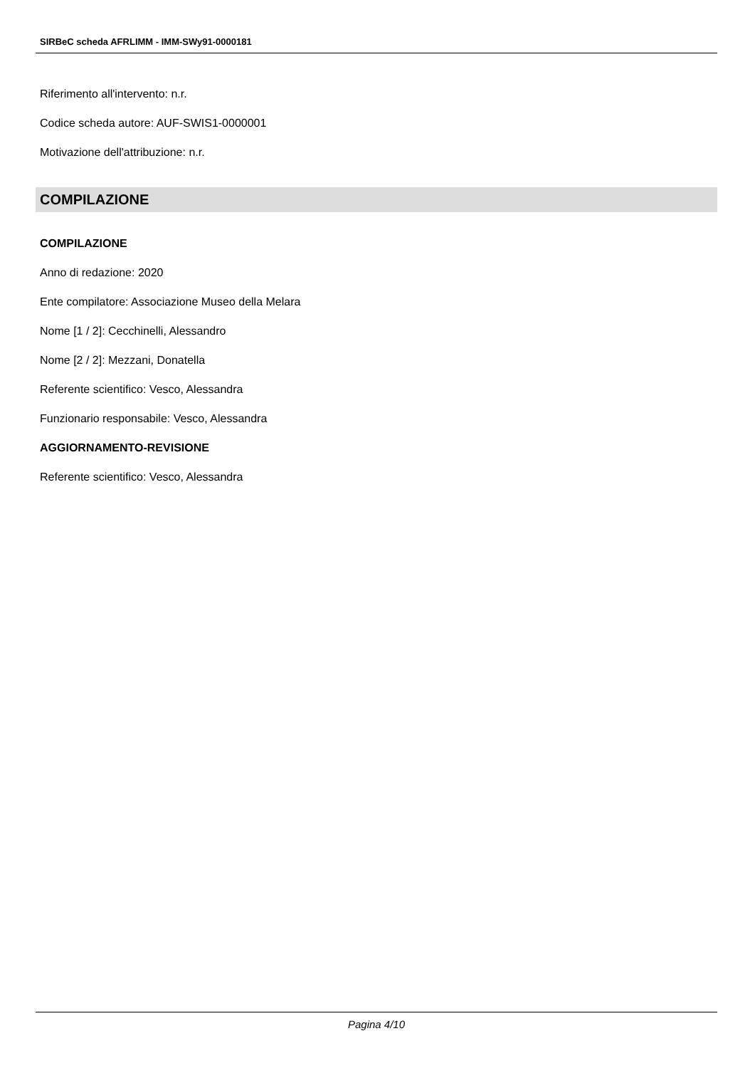SIRBeC scheda AFRLIMM - IMM-SWy91-0000181
Riferimento all'intervento: n.r.
Codice scheda autore: AUF-SWIS1-0000001
Motivazione dell'attribuzione: n.r.
COMPILAZIONE
COMPILAZIONE
Anno di redazione: 2020
Ente compilatore: Associazione Museo della Melara
Nome [1 / 2]: Cecchinelli, Alessandro
Nome [2 / 2]: Mezzani, Donatella
Referente scientifico: Vesco, Alessandra
Funzionario responsabile: Vesco, Alessandra
AGGIORNAMENTO-REVISIONE
Referente scientifico: Vesco, Alessandra
Pagina 4/10